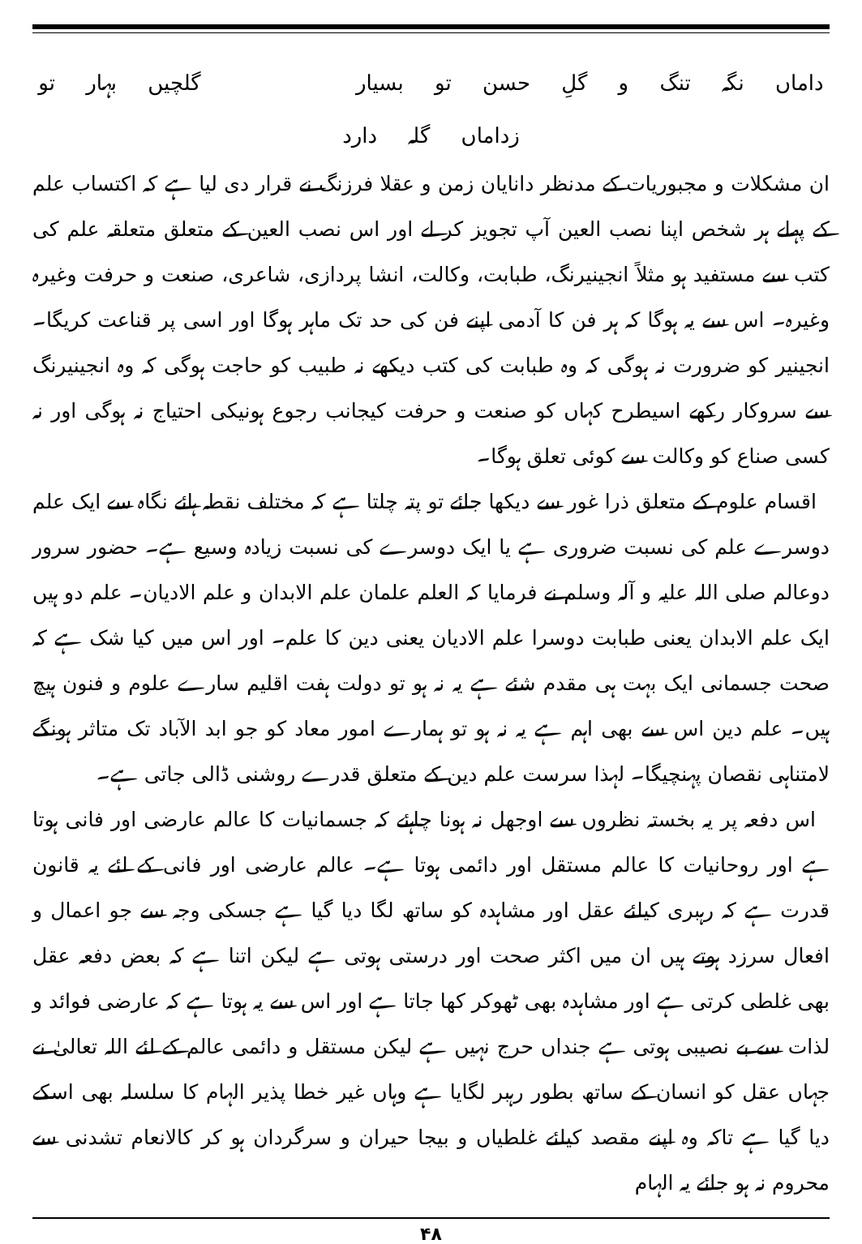داماں نگہ تنگ و گلِ حسن تو بسیار گلچیں بہار تو زداماں گلہ دارد
ان مشکلات و مجبوریات کے مدنظر دانایان زمن و عقلا فرزنگ نے قرار دی لیا ہے کہ اکتساب علم کے پہلے ہر شخص اپنا نصب العین آپ تجویز کر لے اور اس نصب العین کے متعلق متعلقہ علم کی کتب سے مستفید ہو مثلاً انجینیرنگ، طبابت، وکالت، انشا پردازی، شاعری، صنعت و حرفت وغیرہ وغیرہ۔ اس سے یہ ہوگا کہ ہر فن کا آدمی اپنے فن کی حد تک ماہر ہوگا اور اسی پر قناعت کریگا۔ انجینیر کو ضرورت نہ ہوگی کہ وہ طبابت کی کتب دیکھے نہ طبیب کو حاجت ہوگی کہ وہ انجینیرنگ سے سروکار رکھے اسیطرح کہاں کو صنعت و حرفت کیجانب رجوع ہونیکی احتیاج نہ ہوگی اور نہ کسی صناع کو وکالت سے کوئی تعلق ہوگا۔
اقسام علوم کے متعلق ذرا غور سے دیکھا جائے تو پتہ چلتا ہے کہ مختلف نقطہ ہائے نگاہ سے ایک علم دوسرے علم کی نسبت ضروری ہے یا ایک دوسرے کی نسبت زیادہ وسیع ہے۔ حضور سرور دوعالم صلی اللہ علیہ و آلہ وسلم نے فرمایا کہ العلم علمان علم الابدان و علم الادیان۔ علم دو ہیں ایک علم الابدان یعنی طبابت دوسرا علم الادیان یعنی دین کا علم۔ اور اس میں کیا شک ہے کہ صحت جسمانی ایک بہت ہی مقدم شئے ہے یہ نہ ہو تو دولت ہفت اقلیم سارے علوم و فنون ہیچ ہیں۔ علم دین اس سے بھی اہم ہے یہ نہ ہو تو ہمارے امور معاد کو جو ابد الآباد تک متاثر ہونگے لامتناہی نقصان پہنچیگا۔ لہذا سرست علم دین کے متعلق قدرے روشنی ڈالی جاتی ہے۔
اس دفعہ پر یہ بخستہ نظروں سے اوجھل نہ ہونا چاہئے کہ جسمانیات کا عالم عارضی اور فانی ہوتا ہے اور روحانیات کا عالم مستقل اور دائمی ہوتا ہے۔ عالم عارضی اور فانی کے لئے یہ قانون قدرت ہے کہ رہبری کیلئے عقل اور مشاہدہ کو ساتھ لگا دیا گیا ہے جسکی وجہ سے جو اعمال و افعال سرزد ہوتے ہیں ان میں اکثر صحت اور درستی ہوتی ہے لیکن اتنا ہے کہ بعض دفعہ عقل بھی غلطی کرتی ہے اور مشاہدہ بھی ٹھوکر کھا جاتا ہے اور اس سے یہ ہوتا ہے کہ عارضی فوائد و لذات سے بے نصیبی ہوتی ہے جنداں حرج نہیں ہے لیکن مستقل و دائمی عالم کے لئے اللہ تعالیٰ نے جہاں عقل کو انسان کے ساتھ بطور رہبر لگایا ہے وہاں غیر خطا پذیر الہام کا سلسلہ بھی اسکے دیا گیا ہے تاکہ وہ اپنے مقصد کیلئے غلطیاں و بیجا حیران و سرگردان ہو کر کالانعام تشدنی سے محروم نہ ہو جائے یہ الہام
۴۸